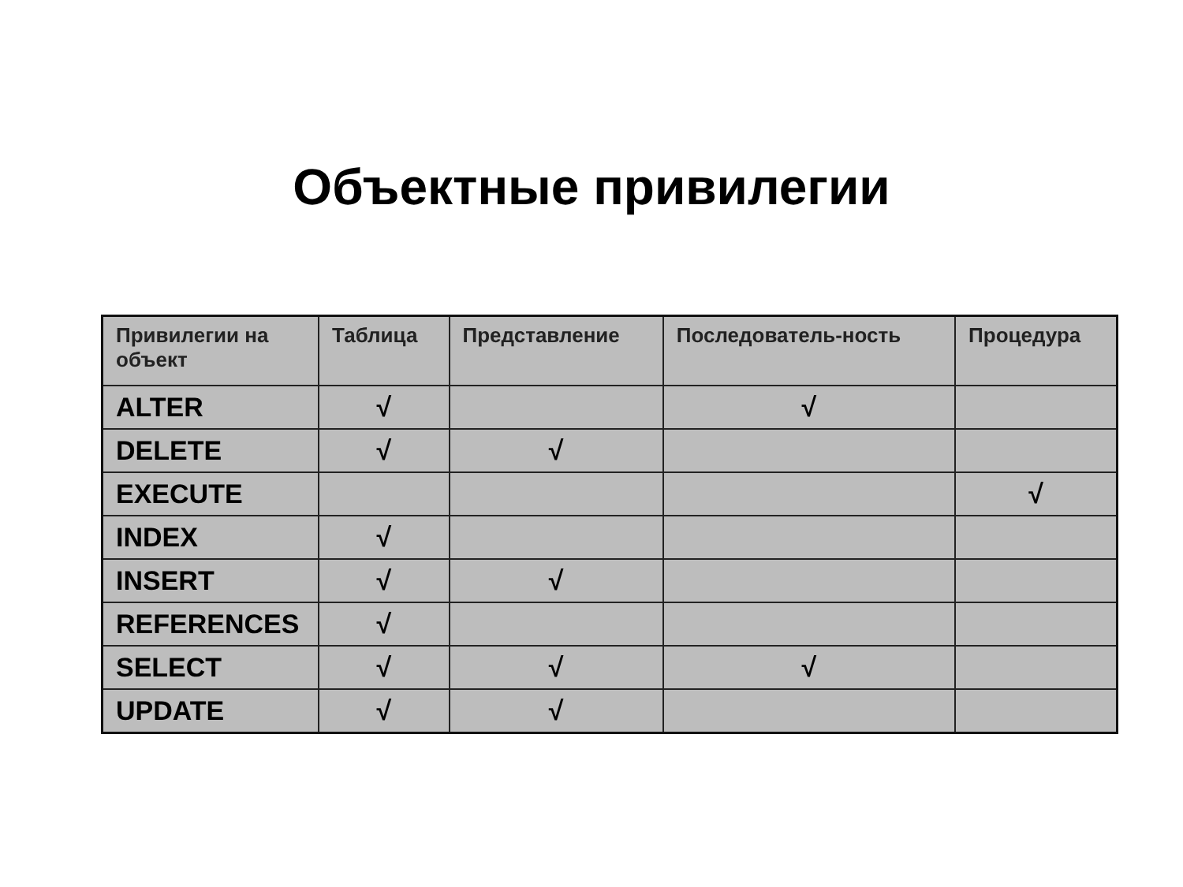Объектные привилегии
| Привилегии на объект | Таблица | Представление | Последователь-ность | Процедура |
| --- | --- | --- | --- | --- |
| ALTER | √ | | √ | |
| DELETE | √ | √ | | |
| EXECUTE | | | | √ |
| INDEX | √ | | | |
| INSERT | √ | √ | | |
| REFERENCES | √ | | | |
| SELECT | √ | √ | √ | |
| UPDATE | √ | √ | | |